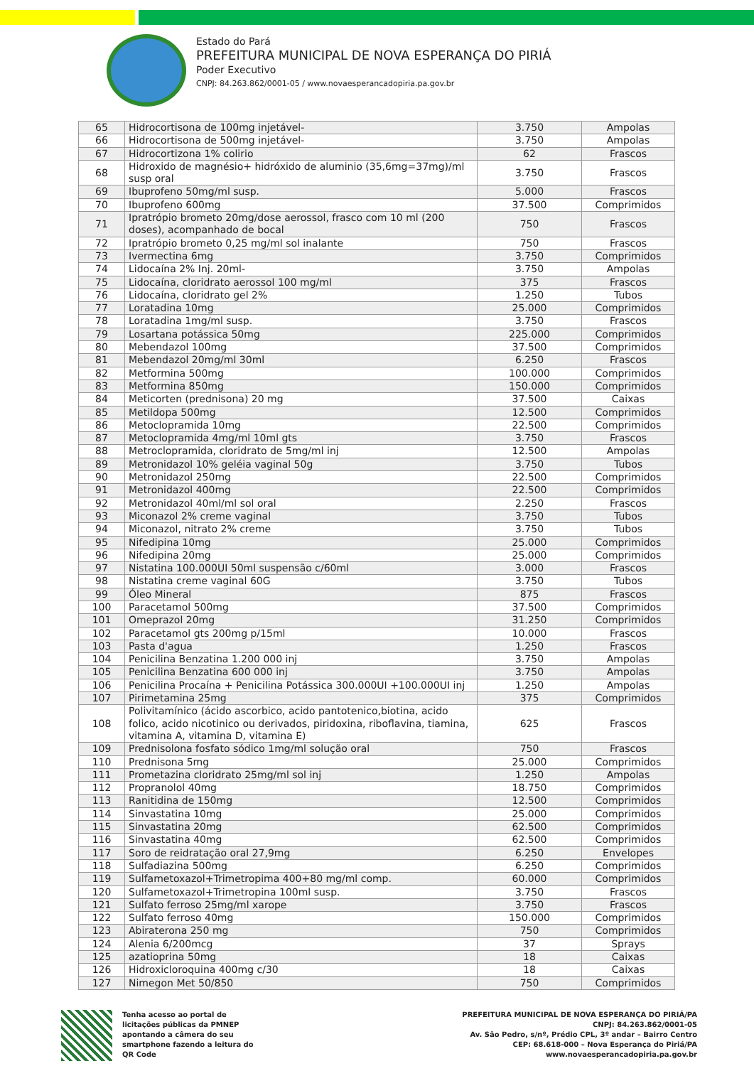Estado do Pará
PREFEITURA MUNICIPAL DE NOVA ESPERANÇA DO PIRIÁ
Poder Executivo
CNPJ: 84.263.862/0001-05 / www.novaesperancadopiria.pa.gov.br
| 65 | Hidrocortisona de 100mg injetável- | 3.750 | Ampolas |
| 66 | Hidrocortisona de 500mg injetável- | 3.750 | Ampolas |
| 67 | Hidrocortizona 1% colirio | 62 | Frascos |
| 68 | Hidroxido de magnésio+ hidróxido de aluminio (35,6mg=37mg)/ml susp oral | 3.750 | Frascos |
| 69 | Ibuprofeno 50mg/ml susp. | 5.000 | Frascos |
| 70 | Ibuprofeno 600mg | 37.500 | Comprimidos |
| 71 | Ipratrópio brometo 20mg/dose aerossol, frasco com 10 ml (200 doses), acompanhado de bocal | 750 | Frascos |
| 72 | Ipratrópio brometo 0,25 mg/ml sol inalante | 750 | Frascos |
| 73 | Ivermectina 6mg | 3.750 | Comprimidos |
| 74 | Lidocaína 2% Inj. 20ml- | 3.750 | Ampolas |
| 75 | Lidocaína, cloridrato aerossol 100 mg/ml | 375 | Frascos |
| 76 | Lidocaína, cloridrato gel 2% | 1.250 | Tubos |
| 77 | Loratadina 10mg | 25.000 | Comprimidos |
| 78 | Loratadina 1mg/ml susp. | 3.750 | Frascos |
| 79 | Losartana potássica 50mg | 225.000 | Comprimidos |
| 80 | Mebendazol 100mg | 37.500 | Comprimidos |
| 81 | Mebendazol 20mg/ml 30ml | 6.250 | Frascos |
| 82 | Metformina 500mg | 100.000 | Comprimidos |
| 83 | Metformina 850mg | 150.000 | Comprimidos |
| 84 | Meticorten (prednisona) 20 mg | 37.500 | Caixas |
| 85 | Metildopa 500mg | 12.500 | Comprimidos |
| 86 | Metoclopramida 10mg | 22.500 | Comprimidos |
| 87 | Metoclopramida 4mg/ml 10ml gts | 3.750 | Frascos |
| 88 | Metroclopramida, cloridrato de 5mg/ml inj | 12.500 | Ampolas |
| 89 | Metronidazol 10% geléia vaginal 50g | 3.750 | Tubos |
| 90 | Metronidazol 250mg | 22.500 | Comprimidos |
| 91 | Metronidazol 400mg | 22.500 | Comprimidos |
| 92 | Metronidazol 40ml/ml sol oral | 2.250 | Frascos |
| 93 | Miconazol 2% creme vaginal | 3.750 | Tubos |
| 94 | Miconazol, nitrato 2% creme | 3.750 | Tubos |
| 95 | Nifedipina 10mg | 25.000 | Comprimidos |
| 96 | Nifedipina 20mg | 25.000 | Comprimidos |
| 97 | Nistatina 100.000UI 50ml suspensão c/60ml | 3.000 | Frascos |
| 98 | Nistatina creme vaginal 60G | 3.750 | Tubos |
| 99 | Óleo Mineral | 875 | Frascos |
| 100 | Paracetamol 500mg | 37.500 | Comprimidos |
| 101 | Omeprazol 20mg | 31.250 | Comprimidos |
| 102 | Paracetamol gts 200mg p/15ml | 10.000 | Frascos |
| 103 | Pasta d'agua | 1.250 | Frascos |
| 104 | Penicilina Benzatina 1.200 000 inj | 3.750 | Ampolas |
| 105 | Penicilina Benzatina 600 000 inj | 3.750 | Ampolas |
| 106 | Penicilina Procaína + Penicilina Potássica 300.000UI +100.000UI inj | 1.250 | Ampolas |
| 107 | Pirimetamina 25mg | 375 | Comprimidos |
| 108 | Polivitamínico (ácido ascorbico, acido pantotenico,biotina, acido folico, acido nicotinico ou derivados, piridoxina, riboflavina, tiamina, vitamina A, vitamina D, vitamina E) | 625 | Frascos |
| 109 | Prednisolona fosfato sódico 1mg/ml solução oral | 750 | Frascos |
| 110 | Prednisona 5mg | 25.000 | Comprimidos |
| 111 | Prometazina cloridrato 25mg/ml sol inj | 1.250 | Ampolas |
| 112 | Propranolol 40mg | 18.750 | Comprimidos |
| 113 | Ranitidina de 150mg | 12.500 | Comprimidos |
| 114 | Sinvastatina 10mg | 25.000 | Comprimidos |
| 115 | Sinvastatina 20mg | 62.500 | Comprimidos |
| 116 | Sinvastatina 40mg | 62.500 | Comprimidos |
| 117 | Soro de reidratação oral 27,9mg | 6.250 | Envelopes |
| 118 | Sulfadiazina 500mg | 6.250 | Comprimidos |
| 119 | Sulfametoxazol+Trimetropima 400+80 mg/ml comp. | 60.000 | Comprimidos |
| 120 | Sulfametoxazol+Trimetropina 100ml susp. | 3.750 | Frascos |
| 121 | Sulfato ferroso 25mg/ml xarope | 3.750 | Frascos |
| 122 | Sulfato ferroso 40mg | 150.000 | Comprimidos |
| 123 | Abiraterona 250 mg | 750 | Comprimidos |
| 124 | Alenia 6/200mcg | 37 | Sprays |
| 125 | azatioprina 50mg | 18 | Caixas |
| 126 | Hidroxicloroquina 400mg c/30 | 18 | Caixas |
| 127 | Nimegon Met 50/850 | 750 | Comprimidos |
Tenha acesso ao portal de licitações públicas da PMNEP apontando a câmera do seu smartphone fazendo a leitura do QR Code
PREFEITURA MUNICIPAL DE NOVA ESPERANÇA DO PIRIÁ/PA
CNPJ: 84.263.862/0001-05
Av. São Pedro, s/nº, Prédio CPL, 3º andar – Bairro Centro
CEP: 68.618-000 – Nova Esperança do Piriá/PA
www.novaesperancadopiria.pa.gov.br